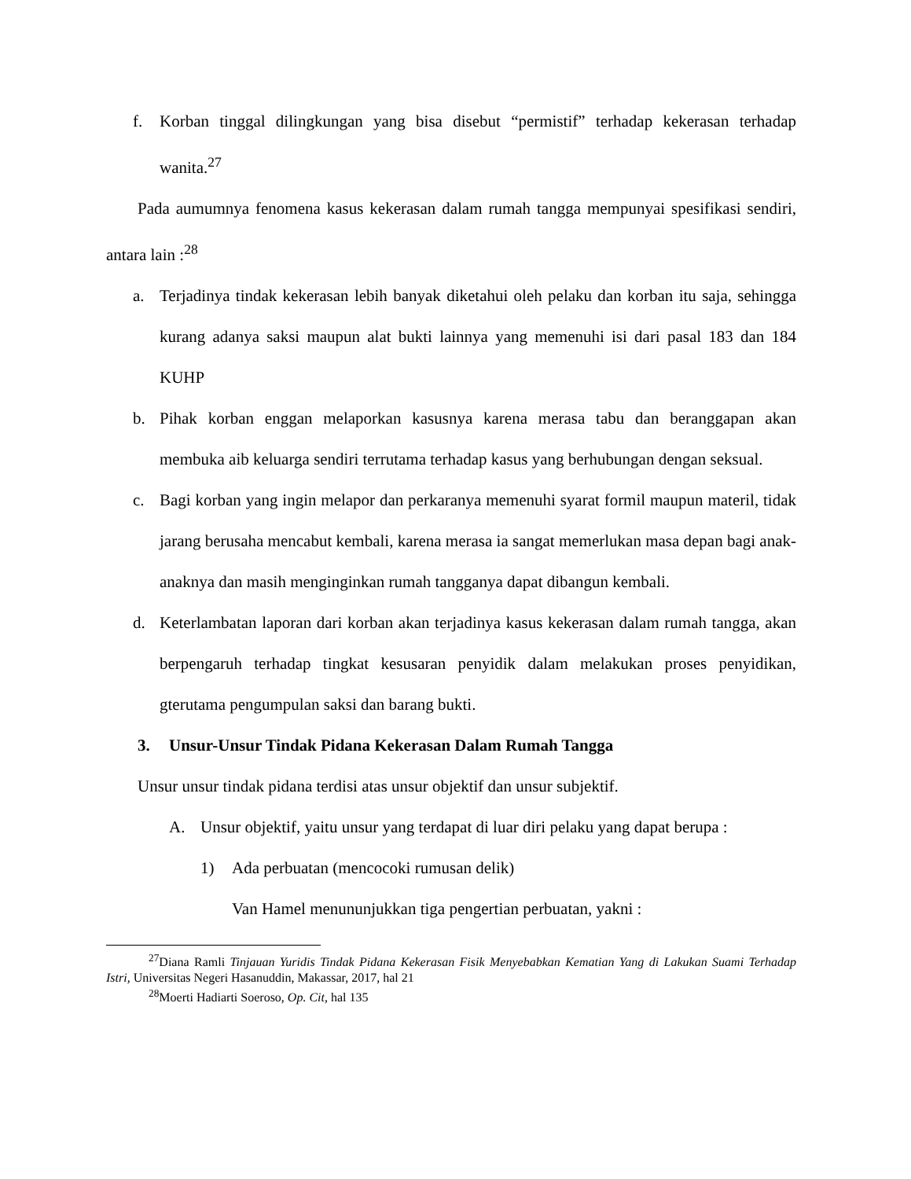f. Korban tinggal dilingkungan yang bisa disebut “permistif” terhadap kekerasan terhadap wanita.<sup>27</sup>
Pada aumumnya fenomena kasus kekerasan dalam rumah tangga mempunyai spesifikasi sendiri, antara lain :<sup>28</sup>
a. Terjadinya tindak kekerasan lebih banyak diketahui oleh pelaku dan korban itu saja, sehingga kurang adanya saksi maupun alat bukti lainnya yang memenuhi isi dari pasal 183 dan 184 KUHP
b. Pihak korban enggan melaporkan kasusnya karena merasa tabu dan beranggapan akan membuka aib keluarga sendiri terrutama terhadap kasus yang berhubungan dengan seksual.
c. Bagi korban yang ingin melapor dan perkaranya memenuhi syarat formil maupun materil, tidak jarang berusaha mencabut kembali, karena merasa ia sangat memerlukan masa depan bagi anak-anaknya dan masih menginginkan rumah tangganya dapat dibangun kembali.
d. Keterlambatan laporan dari korban akan terjadinya kasus kekerasan dalam rumah tangga, akan berpengaruh terhadap tingkat kesusaran penyidik dalam melakukan proses penyidikan, gterutama pengumpulan saksi dan barang bukti.
3. Unsur-Unsur Tindak Pidana Kekerasan Dalam Rumah Tangga
Unsur unsur tindak pidana terdisi atas unsur objektif dan unsur subjektif.
A. Unsur objektif, yaitu unsur yang terdapat di luar diri pelaku yang dapat berupa :
1) Ada perbuatan (mencocoki rumusan delik)
Van Hamel menununjukkan tiga pengertian perbuatan, yakni :
<sup>27</sup> Diana Ramli Tinjauan Yuridis Tindak Pidana Kekerasan Fisik Menyebabkan Kematian Yang di Lakukan Suami Terhadap Istri, Universitas Negeri Hasanuddin, Makassar, 2017, hal 21
<sup>28</sup> Moerti Hadiarti Soeroso, Op. Cit, hal 135